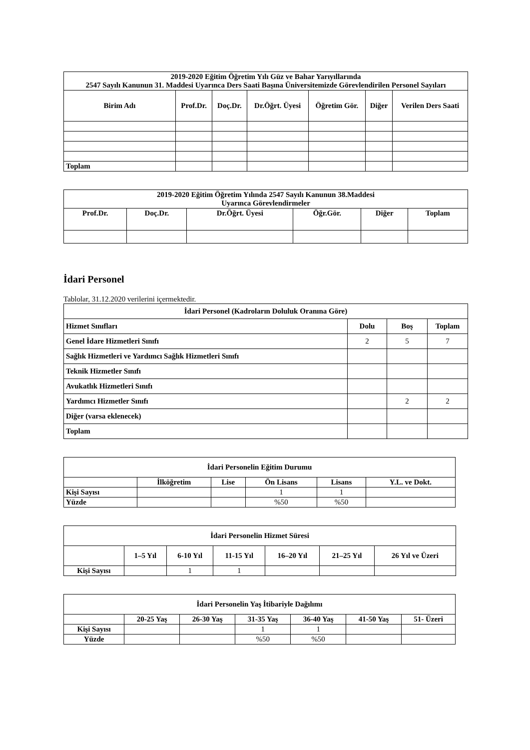| 2019-2020 Eğitim Öğretim Yılı Güz ve Bahar Yarıyıllarında 2547 Sayılı Kanunun 31. Maddesi Uyarınca Ders Saati Başına Üniversitemizde Görevlendirilen Personel Sayıları | | | | | | |
| --- | --- | --- | --- | --- | --- | --- |
| Birim Adı | Prof.Dr. | Doç.Dr. | Dr.Öğrt. Üyesi | Öğretim Gör. | Diğer | Verilen Ders Saati |
| Toplam | | | | | | |
| 2019-2020 Eğitim Öğretim Yılında 2547 Sayılı Kanunun 38.Maddesi Uyarınca Görevlendirmeler | | | | | |
| --- | --- | --- | --- | --- | --- |
| Prof.Dr. | Doç.Dr. | Dr.Öğrt. Üyesi | Öğr.Gör. | Diğer | Toplam |
İdari Personel
Tablolar, 31.12.2020 verilerini içermektedir.
| İdari Personel (Kadroların Doluluk Oranına Göre) | | | |
| --- | --- | --- | --- |
| Hizmet Sınıfları | Dolu | Boş | Toplam |
| Genel İdare Hizmetleri Sınıfı | 2 | 5 | 7 |
| Sağlık Hizmetleri ve Yardımcı Sağlık Hizmetleri Sınıfı | | | |
| Teknik Hizmetler Sınıfı | | | |
| Avukatlık Hizmetleri Sınıfı | | | |
| Yardımcı Hizmetler Sınıfı | | 2 | 2 |
| Diğer (varsa eklenecek) | | | |
| Toplam | | | |
| İdari Personelin Eğitim Durumu | | | | | |
| --- | --- | --- | --- | --- | --- |
| | İlköğretim | Lise | Ön Lisans | Lisans | Y.L. ve Dokt. |
| Kişi Sayısı | | | 1 | 1 | |
| Yüzde | | | %50 | %50 | |
| İdari Personelin Hizmet Süresi | | | | | | |
| --- | --- | --- | --- | --- | --- | --- |
| | 1–5 Yıl | 6-10 Yıl | 11-15 Yıl | 16–20 Yıl | 21–25 Yıl | 26 Yıl ve Üzeri |
| Kişi Sayısı | | 1 | 1 | | | |
| İdari Personelin Yaş İtibariyle Dağılımı | | | | | | |
| --- | --- | --- | --- | --- | --- | --- |
| | 20-25 Yaş | 26-30 Yaş | 31-35 Yaş | 36-40 Yaş | 41-50 Yaş | 51- Üzeri |
| Kişi Sayısı | | | 1 | 1 | | |
| Yüzde | | | %50 | %50 | | |